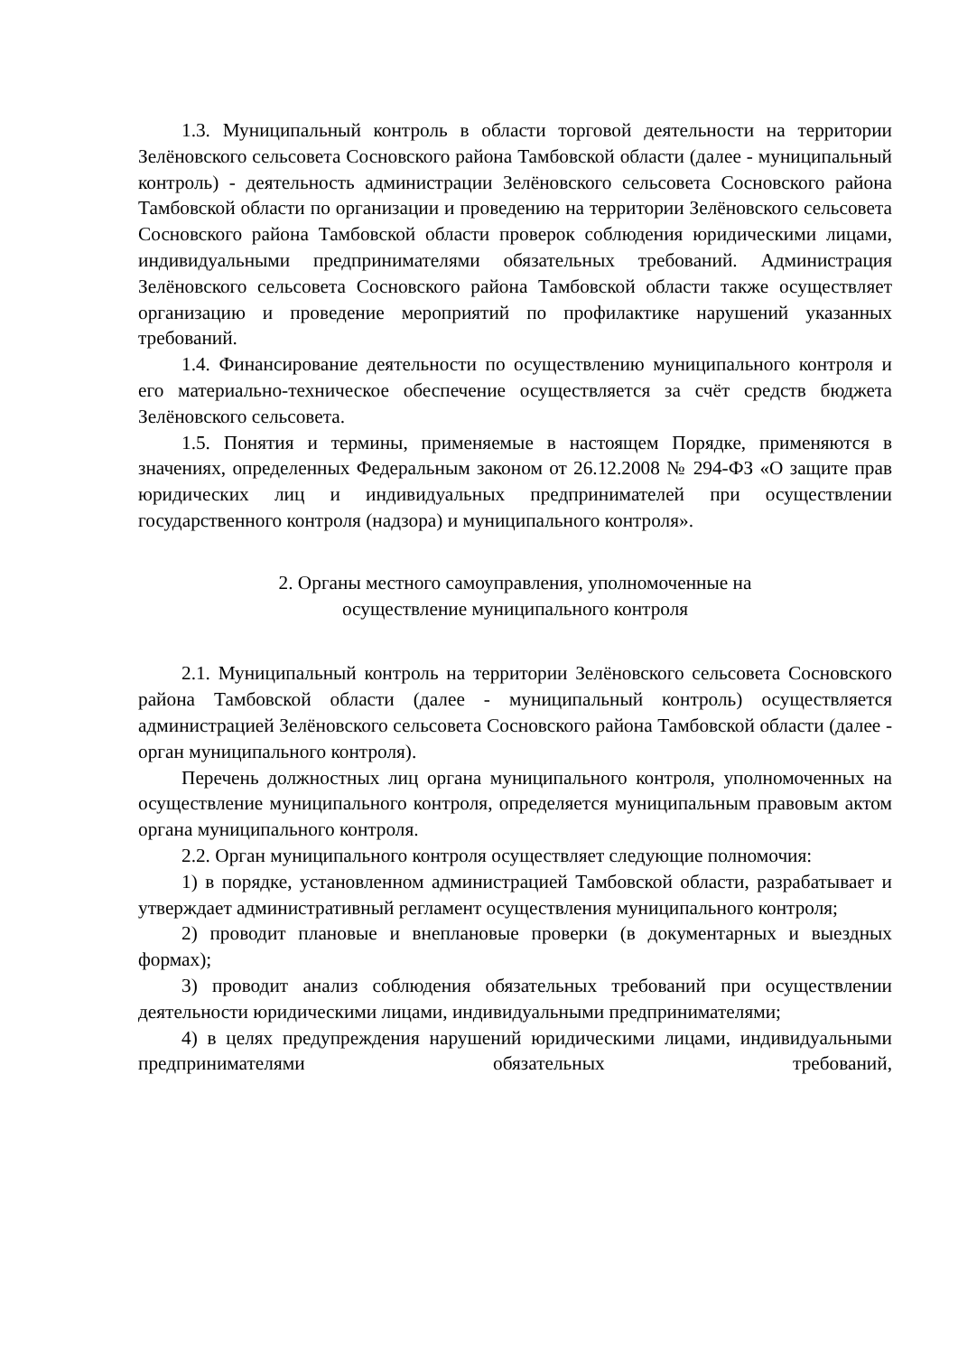1.3. Муниципальный контроль в области торговой деятельности на территории Зелёновского сельсовета Сосновского района Тамбовской области (далее - муниципальный контроль) - деятельность администрации Зелёновского сельсовета Сосновского района Тамбовской области по организации и проведению на территории Зелёновского сельсовета Сосновского района Тамбовской области проверок соблюдения юридическими лицами, индивидуальными предпринимателями обязательных требований. Администрация Зелёновского сельсовета Сосновского района Тамбовской области также осуществляет организацию и проведение мероприятий по профилактике нарушений указанных требований.
1.4. Финансирование деятельности по осуществлению муниципального контроля и его материально-техническое обеспечение осуществляется за счёт средств бюджета Зелёновского сельсовета.
1.5. Понятия и термины, применяемые в настоящем Порядке, применяются в значениях, определенных Федеральным законом от 26.12.2008 № 294-ФЗ «О защите прав юридических лиц и индивидуальных предпринимателей при осуществлении государственного контроля (надзора) и муниципального контроля».
2. Органы местного самоуправления, уполномоченные на
осуществление муниципального контроля
2.1. Муниципальный контроль на территории Зелёновского сельсовета Сосновского района Тамбовской области (далее - муниципальный контроль) осуществляется администрацией Зелёновского сельсовета Сосновского района Тамбовской области (далее - орган муниципального контроля).
Перечень должностных лиц органа муниципального контроля, уполномоченных на осуществление муниципального контроля, определяется муниципальным правовым актом органа муниципального контроля.
2.2. Орган муниципального контроля осуществляет следующие полномочия:
1) в порядке, установленном администрацией Тамбовской области, разрабатывает и утверждает административный регламент осуществления муниципального контроля;
2) проводит плановые и внеплановые проверки (в документарных и выездных формах);
3) проводит анализ соблюдения обязательных требований при осуществлении деятельности юридическими лицами, индивидуальными предпринимателями;
4) в целях предупреждения нарушений юридическими лицами, индивидуальными предпринимателями обязательных требований,